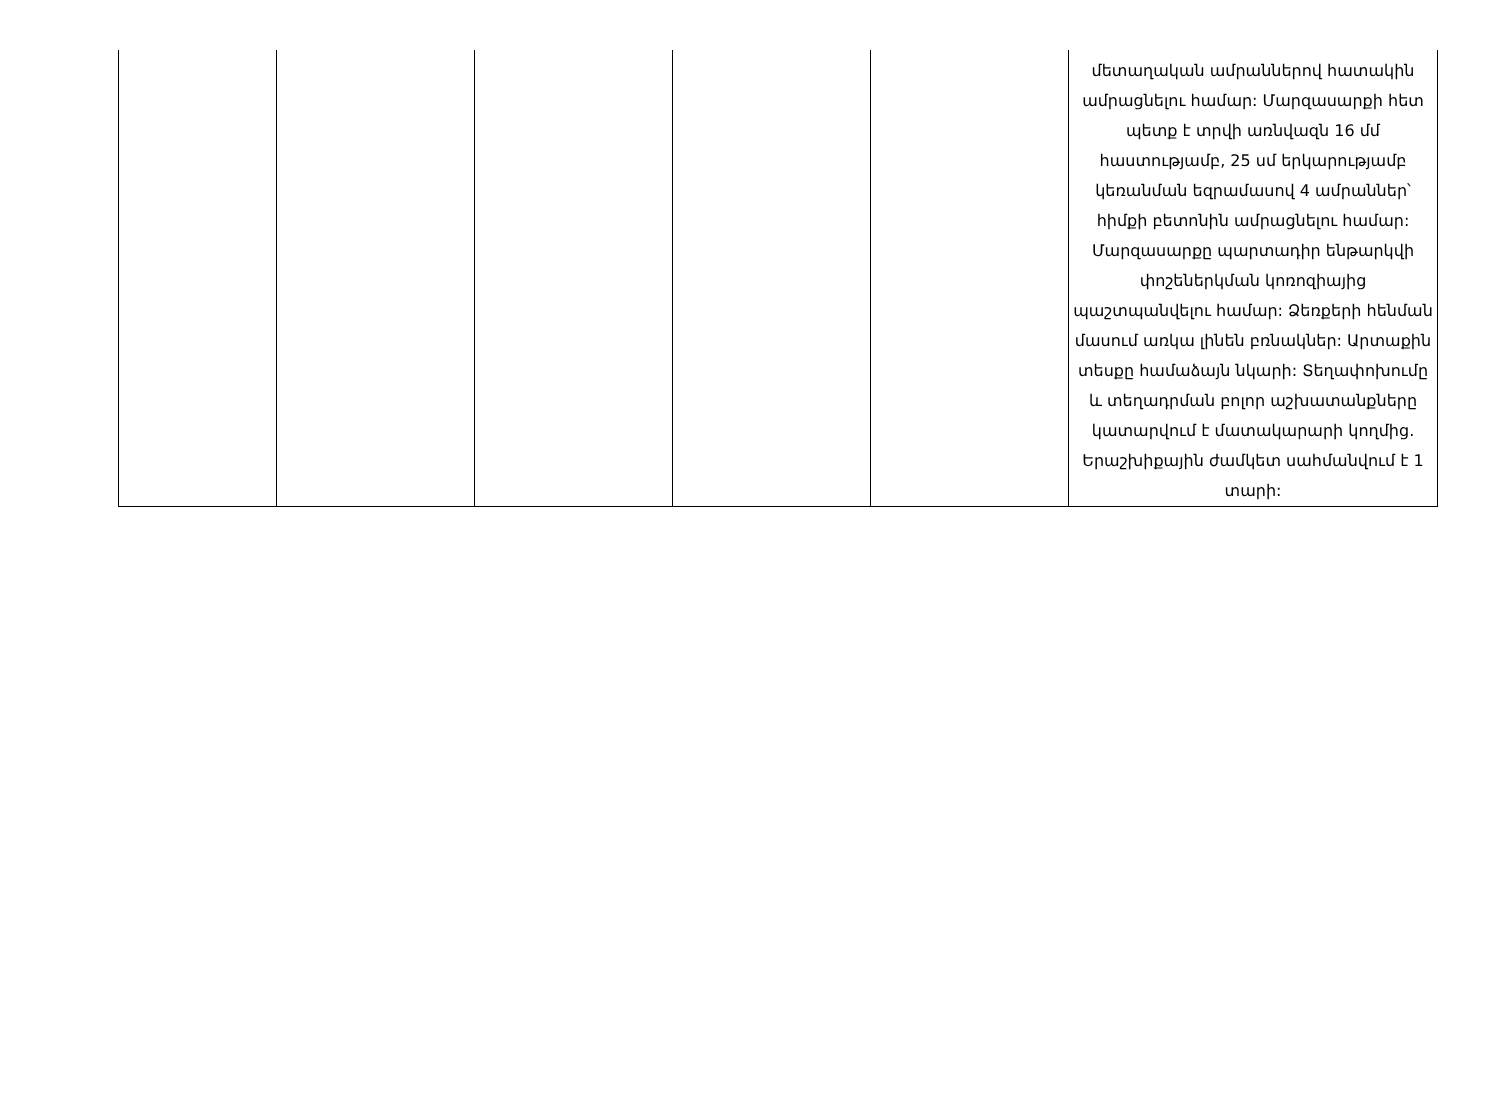| | | | | | մետաղական ամրաններով հատակին ամրացնելու համար: Մարզասարքի հետ պետք է տրվի առնվազն 16 մմ հաստությամբ, 25 սմ երկարությամբ կեռանման եզրամասով 4 ամրաններ՝ հիմքի բետոնին ամրացնելու համար: Մարզասարքը պարտադիր ենթարկվի փոշեներկման կոռոզիայից պաշտպանվելու համար: Ձեռքերի հենման մասում առկա լինեն բռնակներ: Արտաքին տեսքը համաձայն նկարի: Տեղափոխումը և տեղադրման բոլոր աշխատանքները կատարվում է մատակարարի կողմից. Երաշխիքային ժամկետ սահմանվում է 1 տարի: |